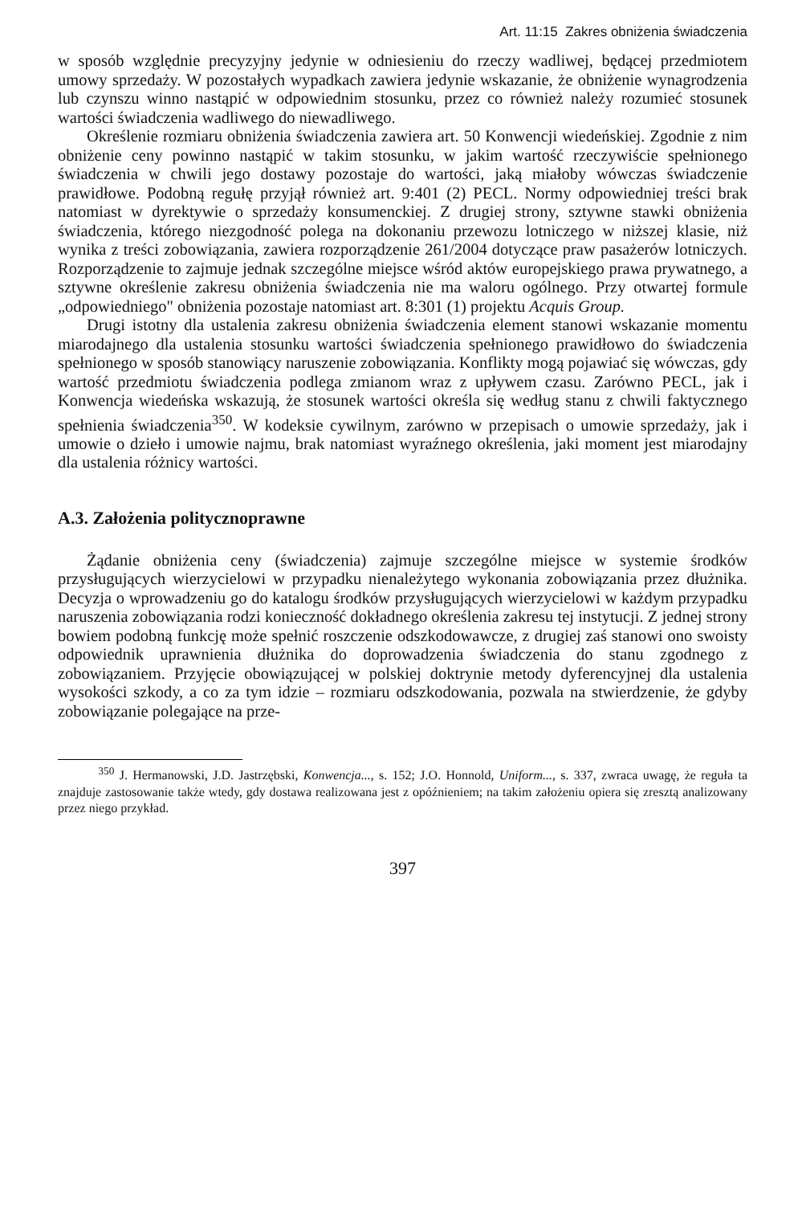Art. 11:15 Zakres obniżenia świadczenia
w sposób względnie precyzyjny jedynie w odniesieniu do rzeczy wadliwej, będącej przedmiotem umowy sprzedaży. W pozostałych wypadkach zawiera jedynie wskazanie, że obniżenie wynagrodzenia lub czynszu winno nastąpić w odpowiednim stosunku, przez co również należy rozumieć stosunek wartości świadczenia wadliwego do niewadliwego.
Określenie rozmiaru obniżenia świadczenia zawiera art. 50 Konwencji wiedeńskiej. Zgodnie z nim obniżenie ceny powinno nastąpić w takim stosunku, w jakim wartość rzeczywiście spełnionego świadczenia w chwili jego dostawy pozostaje do wartości, jaką miałoby wówczas świadczenie prawidłowe. Podobną regułę przyjął również art. 9:401 (2) PECL. Normy odpowiedniej treści brak natomiast w dyrektywie o sprzedaży konsumenckiej. Z drugiej strony, sztywne stawki obniżenia świadczenia, którego niezgodność polega na dokonaniu przewozu lotniczego w niższej klasie, niż wynika z treści zobowiązania, zawiera rozporządzenie 261/2004 dotyczące praw pasażerów lotniczych. Rozporządzenie to zajmuje jednak szczególne miejsce wśród aktów europejskiego prawa prywatnego, a sztywne określenie zakresu obniżenia świadczenia nie ma waloru ogólnego. Przy otwartej formule „odpowiedniego" obniżenia pozostaje natomiast art. 8:301 (1) projektu Acquis Group.
Drugi istotny dla ustalenia zakresu obniżenia świadczenia element stanowi wskazanie momentu miarodajnego dla ustalenia stosunku wartości świadczenia spełnionego prawidłowo do świadczenia spełnionego w sposób stanowiący naruszenie zobowiązania. Konflikty mogą pojawiać się wówczas, gdy wartość przedmiotu świadczenia podlega zmianom wraz z upływem czasu. Zarówno PECL, jak i Konwencja wiedeńska wskazują, że stosunek wartości określa się według stanu z chwili faktycznego spełnienia świadczenia<sup>350</sup>. W kodeksie cywilnym, zarówno w przepisach o umowie sprzedaży, jak i umowie o dzieło i umowie najmu, brak natomiast wyraźnego określenia, jaki moment jest miarodajny dla ustalenia różnicy wartości.
A.3. Założenia politycznoprawne
Żądanie obniżenia ceny (świadczenia) zajmuje szczególne miejsce w systemie środków przysługujących wierzycielowi w przypadku nienależytego wykonania zobowiązania przez dłużnika. Decyzja o wprowadzeniu go do katalogu środków przysługujących wierzycielowi w każdym przypadku naruszenia zobowiązania rodzi konieczność dokładnego określenia zakresu tej instytucji. Z jednej strony bowiem podobną funkcję może spełnić roszczenie odszkodowawcze, z drugiej zaś stanowi ono swoisty odpowiednik uprawnienia dłużnika do doprowadzenia świadczenia do stanu zgodnego z zobowiązaniem. Przyjęcie obowiązującej w polskiej doktrynie metody dyferencyjnej dla ustalenia wysokości szkody, a co za tym idzie – rozmiaru odszkodowania, pozwala na stwierdzenie, że gdyby zobowiązanie polegające na prze-
<sup>350</sup> J. Hermanowski, J.D. Jastrzębski, Konwencja..., s. 152; J.O. Honnold, Uniform..., s. 337, zwraca uwagę, że reguła ta znajduje zastosowanie także wtedy, gdy dostawa realizowana jest z opóźnieniem; na takim założeniu opiera się zresztą analizowany przez niego przykład.
397